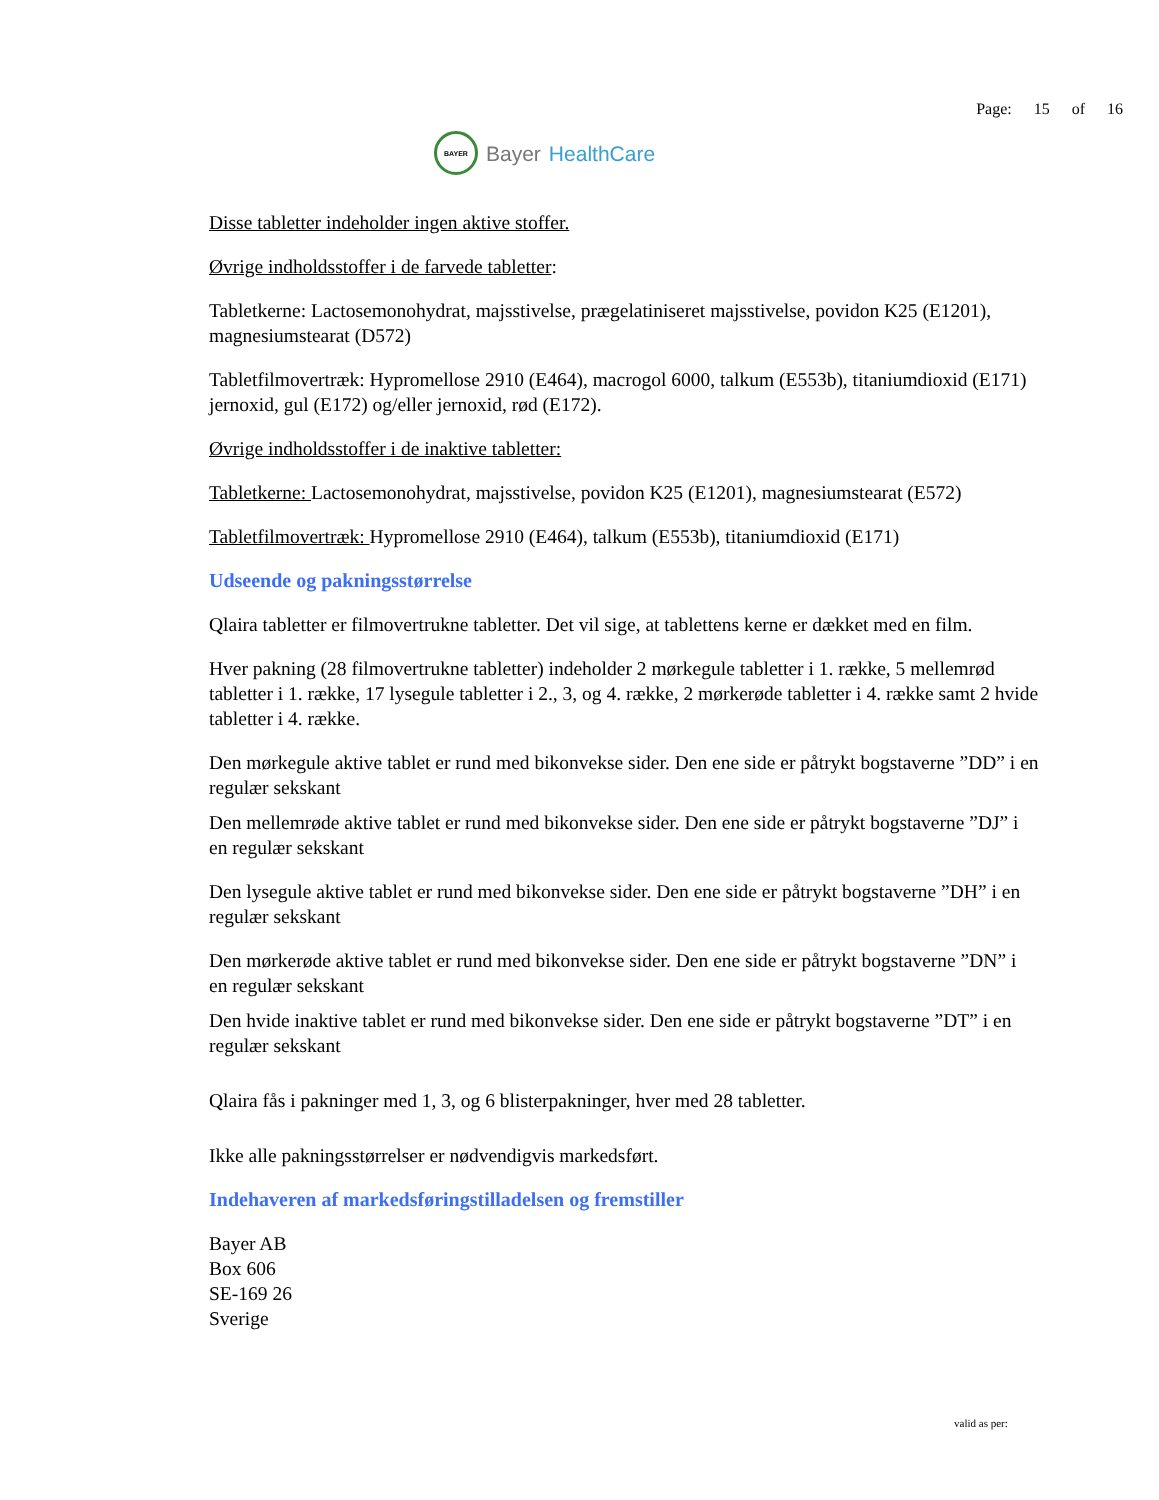BAYER
Bayer HealthCare
Page: 15 of 16
Disse tabletter indeholder ingen aktive stoffer.
Øvrige indholdsstoffer i de farvede tabletter:
Tabletkerne: Lactosemonohydrat, majsstivelse, prægelatiniseret majsstivelse, povidon K25 (E1201), magnesiumstearat (D572)
Tabletfilmovertræk: Hypromellose 2910 (E464), macrogol 6000, talkum (E553b), titaniumdioxid (E171) jernoxid, gul (E172) og/eller jernoxid, rød (E172).
Øvrige indholdsstoffer i de inaktive tabletter:
Tabletkerne: Lactosemonohydrat, majsstivelse, povidon K25 (E1201), magnesiumstearat (E572)
Tabletfilmovertræk: Hypromellose 2910 (E464), talkum (E553b), titaniumdioxid (E171)
Udseende og pakningsstørrelse
Qlaira tabletter er filmovertrukne tabletter. Det vil sige, at tablettens kerne er dækket med en film.
Hver pakning (28 filmovertrukne tabletter) indeholder 2 mørkegule tabletter i 1. række, 5 mellemrød tabletter i 1. række, 17 lysegule tabletter i 2., 3, og 4. række, 2 mørkerøde tabletter i 4. række samt 2 hvide tabletter i 4. række.
Den mørkegule aktive tablet er rund med bikonvekse sider. Den ene side er påtrykt bogstaverne ”DD” i en regulær sekskant
Den mellemrøde aktive tablet er rund med bikonvekse sider. Den ene side er påtrykt bogstaverne ”DJ” i en regulær sekskant
Den lysegule aktive tablet er rund med bikonvekse sider. Den ene side er påtrykt bogstaverne ”DH” i en regulær sekskant
Den mørkerøde aktive tablet er rund med bikonvekse sider. Den ene side er påtrykt bogstaverne ”DN” i en regulær sekskant
Den hvide inaktive tablet er rund med bikonvekse sider. Den ene side er påtrykt bogstaverne ”DT” i en regulær sekskant
Qlaira fås i pakninger med 1, 3, og 6 blisterpakninger, hver med 28 tabletter.
Ikke alle pakningsstørrelser er nødvendigvis markedsført.
Indehaveren af markedsføringstilladelsen og fremstiller
Bayer AB
Box 606
SE-169 26
Sverige
valid as per: